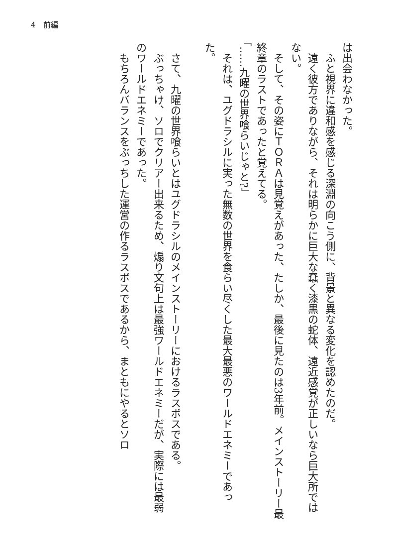4　前編
は出会わなかった。
　ふと視界に違和感を感じる深淵の向こう側に、背景と異なる変化を認めたのだ。
　遠く彼方でありながら、それは明らかに巨大な蠢く漆黒の蛇体、遠近感覚が正しいなら巨大所ではない。
　そして、その姿にＴＯＲＡは見覚えがあった、たしか、最後に見たのは3年前。メインストーリー最終章のラストであったと覚えてる。
「……九曜の世界喰らいじゃと?」
　それは、ユグドラシルに実った無数の世界を食らい尽くした最大最悪のワールドエネミーであった。
　
　さて、九曜の世界喰らいとはユグドラシルのメインストーリーにおけるラスボスである。
　ぶっちゃけ、ソロでクリアー出来るため、煽り文句上は最強ワールドエネミーだが、実際には最弱のワールドエネミーであった。
　もちろんバランスをぶっちした運営の作るラスボスであるから、まともにやるとソロ